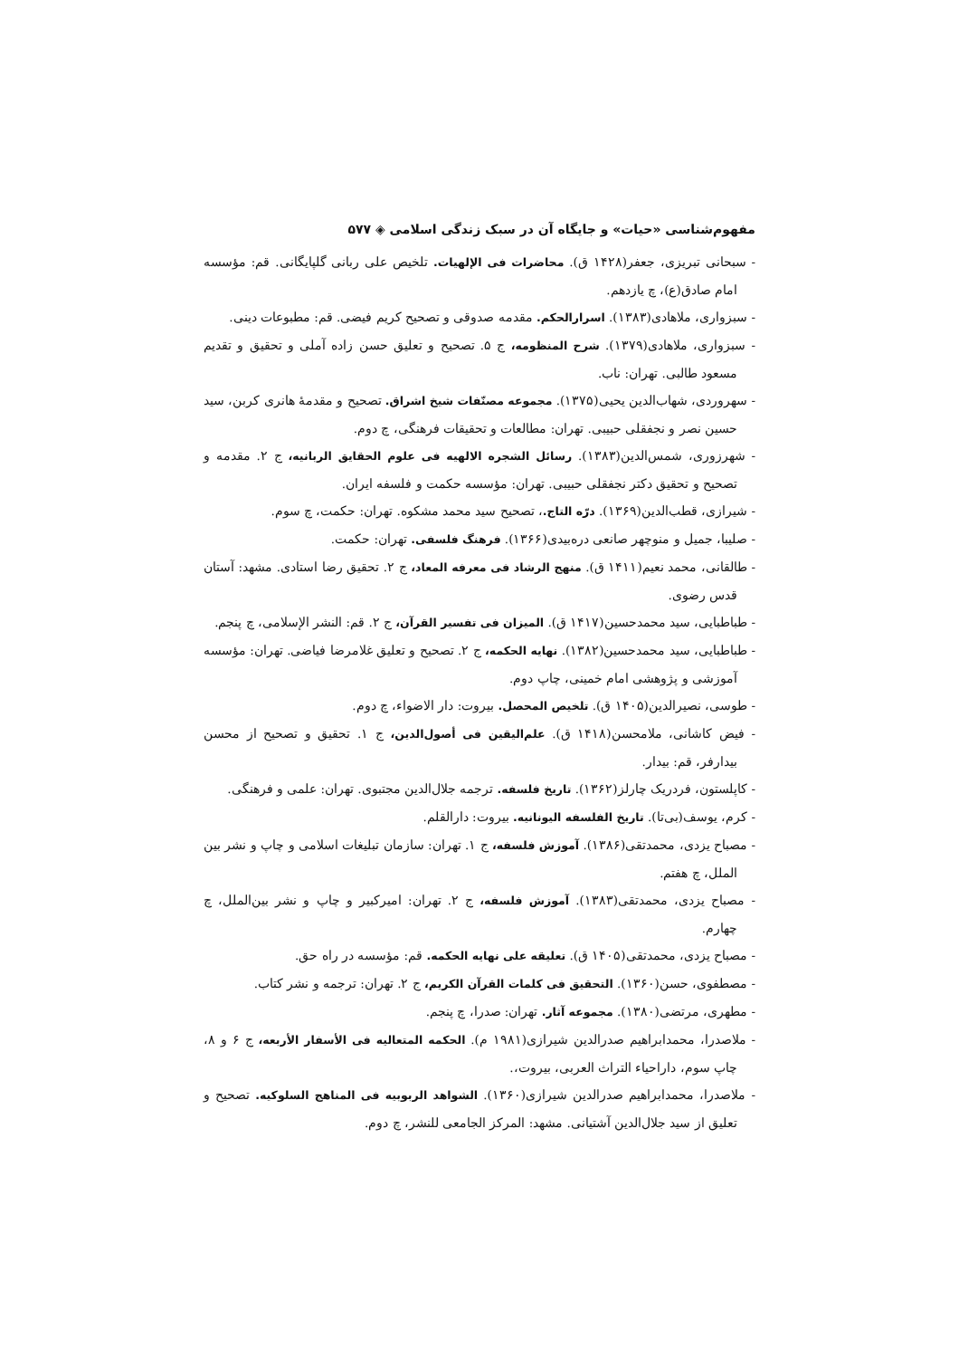مفهوم‌شناسی «حیات» و جایگاه آن در سبک زندگی اسلامی ◈ ۵۷۷
- سبحانی تبریزی، جعفر(۱۴۲۸ ق). محاضرات فی الإلهیات. تلخیص علی ربانی گلپایگانی. قم: مؤسسه امام صادق(ع)، چ یازدهم.
- سبزواری، ملاهادی(۱۳۸۳). اسرارالحکم. مقدمه صدوقی و تصحیح کریم فیضی. قم: مطبوعات دینی.
- سبزواری، ملاهادی(۱۳۷۹). شرح المنظومه، ج ۵. تصحیح و تعلیق حسن زاده آملی و تحقیق و تقدیم مسعود طالبی. تهران: ناب.
- سهروردی، شهاب‌الدین یحیی(۱۳۷۵). مجموعه مصنّفات شیخ اشراق. تصحیح و مقدمهٔ هانری کربن، سید حسین نصر و نجفقلی حبیبی. تهران: مطالعات و تحقیقات فرهنگی، چ دوم.
- شهرزوری، شمس‌الدین(۱۳۸۳). رسائل الشجره الالهیه فی علوم الحقایق الربانیه، ج ۲. مقدمه و تصحیح و تحقیق دکتر نجفقلی حبیبی. تهران: مؤسسه حکمت و فلسفه ایران.
- شیرازی، قطب‌الدین(۱۳۶۹). درّه التاج.، تصحیح سید محمد مشکوه. تهران: حکمت، چ سوم.
- صلیبا، جمیل و منوچهر صانعی دره‌بیدی(۱۳۶۶). فرهنگ فلسفی. تهران: حکمت.
- طالقانی، محمد نعیم(۱۴۱۱ ق). منهج الرشاد فی معرفه المعاد، ج ۲. تحقیق رضا استادی. مشهد: آستان قدس رضوی.
- طباطبایی، سید محمدحسین(۱۴۱۷ ق). المیزان فی تفسیر القرآن، ج ۲. قم: النشر الإسلامی، چ پنجم.
- طباطبایی، سید محمدحسین(۱۳۸۲). نهایه الحکمه، ج ۲. تصحیح و تعلیق غلامرضا فیاضی. تهران: مؤسسه آموزشی و پژوهشی امام خمینی، چاپ دوم.
- طوسی، نصیرالدین(۱۴۰۵ ق). تلخیص المحصل. بیروت: دار الاضواء، چ دوم.
- فیض کاشانی، ملامحسن(۱۴۱۸ ق). علم‌الیقین فی أصول‌الدین، ج ۱. تحقیق و تصحیح از محسن بیدارفر، قم: بیدار.
- کاپلستون، فردریک چارلز(۱۳۶۲). تاریخ فلسفه. ترجمه جلال‌الدین مجتبوی. تهران: علمی و فرهنگی.
- کرم، یوسف(بی‌تا). تاریخ الفلسفه الیونانیه. بیروت: دارالقلم.
- مصباح یزدی، محمدتقی(۱۳۸۶). آموزش فلسفه، ج ۱. تهران: سازمان تبلیغات اسلامی و چاپ و نشر بین الملل، چ هفتم.
- مصباح یزدی، محمدتقی(۱۳۸۳). آموزش فلسفه، ج ۲. تهران: امیرکبیر و چاپ و نشر بین‌الملل، چ چهارم.
- مصباح یزدی، محمدتقی(۱۴۰۵ ق). تعلیقه علی نهایه الحکمه. قم: مؤسسه در راه حق.
- مصطفوی، حسن(۱۳۶۰). التحقیق فی کلمات القرآن الکریم، ج ۲. تهران: ترجمه و نشر کتاب.
- مطهری، مرتضی(۱۳۸۰). مجموعه آثار. تهران: صدرا، چ پنجم.
- ملاصدرا، محمدابراهیم صدرالدین شیرازی(۱۹۸۱ م). الحکمه المتعالیه فی الأسفار الأربعه، ج ۶ و ۸، چاپ سوم، داراحیاء التراث العربی، بیروت،.
- ملاصدرا، محمدابراهیم صدرالدین شیرازی(۱۳۶۰). الشواهد الربوبیه فی المناهج السلوکیه. تصحیح و تعلیق از سید جلال‌الدین آشتیانی. مشهد: المرکز الجامعی للنشر، چ دوم.